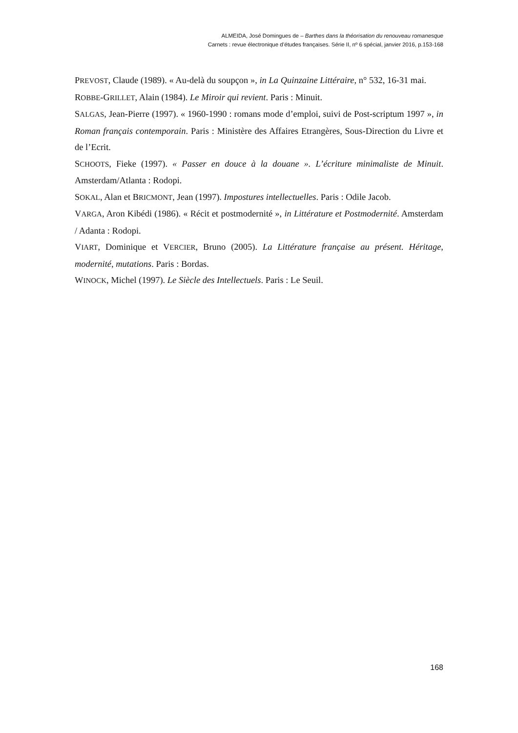ALMEIDA, José Domingues de – Barthes dans la théorisation du renouveau romanesque
Carnets : revue électronique d’études françaises. Série II, nº 6 spécial, janvier 2016, p.153-168
PREVOST, Claude (1989). « Au-delà du soupçon », in La Quinzaine Littéraire, n° 532, 16-31 mai.
ROBBE-GRILLET, Alain (1984). Le Miroir qui revient. Paris : Minuit.
SALGAS, Jean-Pierre (1997). « 1960-1990 : romans mode d’emploi, suivi de Post-scriptum 1997 », in Roman français contemporain. Paris : Ministère des Affaires Etrangères, Sous-Direction du Livre et de l’Ecrit.
SCHOOTS, Fieke (1997). « Passer en douce à la douane ». L’écriture minimaliste de Minuit. Amsterdam/Atlanta : Rodopi.
SOKAL, Alan et BRICMONT, Jean (1997). Impostures intellectuelles. Paris : Odile Jacob.
VARGA, Aron Kibédi (1986). « Récit et postmodernité », in Littérature et Postmodernité. Amsterdam / Adanta : Rodopi.
VIART, Dominique et VERCIER, Bruno (2005). La Littérature française au présent. Héritage, modernité, mutations. Paris : Bordas.
WINOCK, Michel (1997). Le Siècle des Intellectuels. Paris : Le Seuil.
168